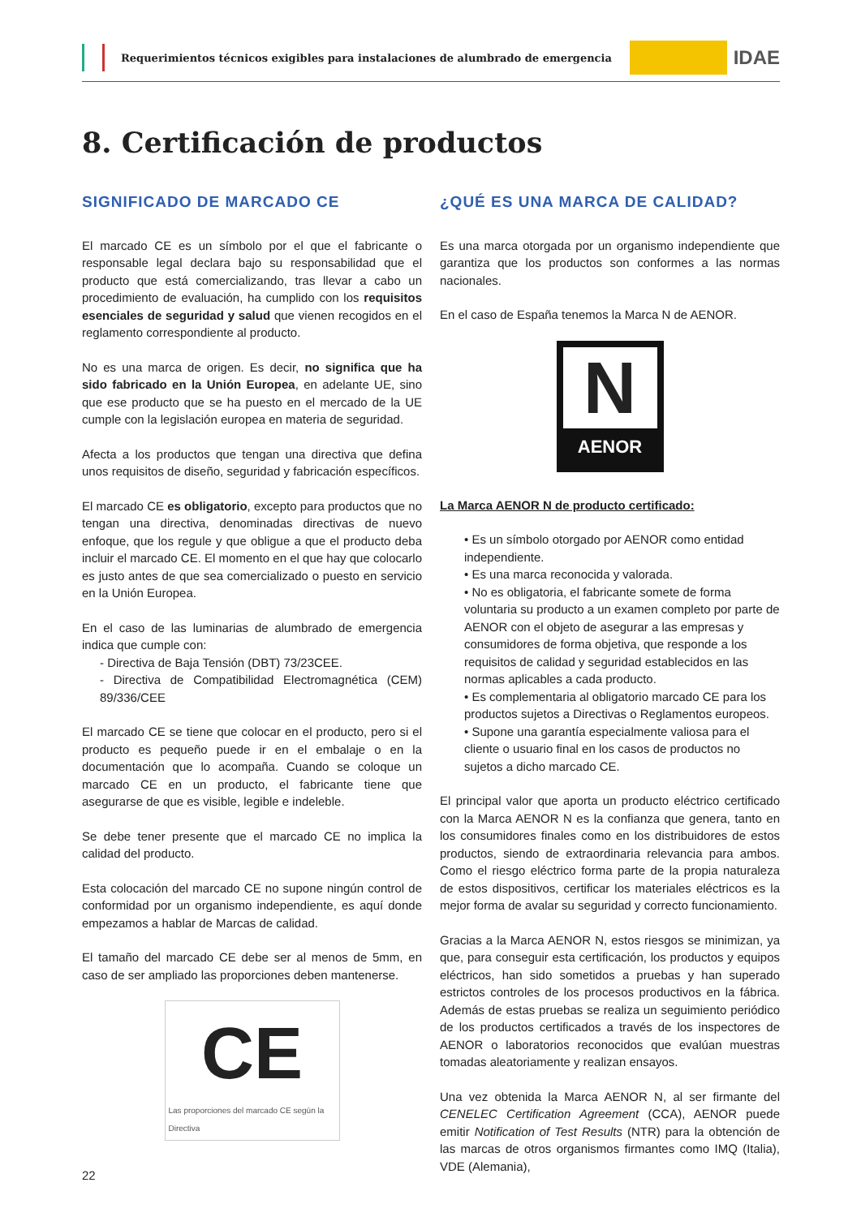Requerimientos técnicos exigibles para instalaciones de alumbrado de emergencia
IDAE
8. Certificación de productos
SIGNIFICADO DE MARCADO CE
El marcado CE es un símbolo por el que el fabricante o responsable legal declara bajo su responsabilidad que el producto que está comercializando, tras llevar a cabo un procedimiento de evaluación, ha cumplido con los requisitos esenciales de seguridad y salud que vienen recogidos en el reglamento correspondiente al producto.
No es una marca de origen. Es decir, no significa que ha sido fabricado en la Unión Europea, en adelante UE, sino que ese producto que se ha puesto en el mercado de la UE cumple con la legislación europea en materia de seguridad.
Afecta a los productos que tengan una directiva que defina unos requisitos de diseño, seguridad y fabricación específicos.
El marcado CE es obligatorio, excepto para productos que no tengan una directiva, denominadas directivas de nuevo enfoque, que los regule y que obligue a que el producto deba incluir el marcado CE. El momento en el que hay que colocarlo es justo antes de que sea comercializado o puesto en servicio en la Unión Europea.
En el caso de las luminarias de alumbrado de emergencia indica que cumple con:
- Directiva de Baja Tensión (DBT) 73/23CEE.
- Directiva de Compatibilidad Electromagnética (CEM) 89/336/CEE
El marcado CE se tiene que colocar en el producto, pero si el producto es pequeño puede ir en el embalaje o en la documentación que lo acompaña. Cuando se coloque un marcado CE en un producto, el fabricante tiene que asegurarse de que es visible, legible e indeleble.
Se debe tener presente que el marcado CE no implica la calidad del producto.
Esta colocación del marcado CE no supone ningún control de conformidad por un organismo independiente, es aquí donde empezamos a hablar de Marcas de calidad.
El tamaño del marcado CE debe ser al menos de 5mm, en caso de ser ampliado las proporciones deben mantenerse.
CE
Las proporciones del marcado CE según la Directiva
¿QUÉ ES UNA MARCA DE CALIDAD?
Es una marca otorgada por un organismo independiente que garantiza que los productos son conformes a las normas nacionales.
En el caso de España tenemos la Marca N de AENOR.
N
AENOR
La Marca AENOR N de producto certificado:
• Es un símbolo otorgado por AENOR como entidad independiente.
• Es una marca reconocida y valorada.
• No es obligatoria, el fabricante somete de forma voluntaria su producto a un examen completo por parte de AENOR con el objeto de asegurar a las empresas y consumidores de forma objetiva, que responde a los requisitos de calidad y seguridad establecidos en las normas aplicables a cada producto.
• Es complementaria al obligatorio marcado CE para los productos sujetos a Directivas o Reglamentos europeos.
• Supone una garantía especialmente valiosa para el cliente o usuario final en los casos de productos no sujetos a dicho marcado CE.
El principal valor que aporta un producto eléctrico certificado con la Marca AENOR N es la confianza que genera, tanto en los consumidores finales como en los distribuidores de estos productos, siendo de extraordinaria relevancia para ambos. Como el riesgo eléctrico forma parte de la propia naturaleza de estos dispositivos, certificar los materiales eléctricos es la mejor forma de avalar su seguridad y correcto funcionamiento.
Gracias a la Marca AENOR N, estos riesgos se minimizan, ya que, para conseguir esta certificación, los productos y equipos eléctricos, han sido sometidos a pruebas y han superado estrictos controles de los procesos productivos en la fábrica. Además de estas pruebas se realiza un seguimiento periódico de los productos certificados a través de los inspectores de AENOR o laboratorios reconocidos que evalúan muestras tomadas aleatoriamente y realizan ensayos.
Una vez obtenida la Marca AENOR N, al ser firmante del CENELEC Certification Agreement (CCA), AENOR puede emitir Notification of Test Results (NTR) para la obtención de las marcas de otros organismos firmantes como IMQ (Italia), VDE (Alemania),
22